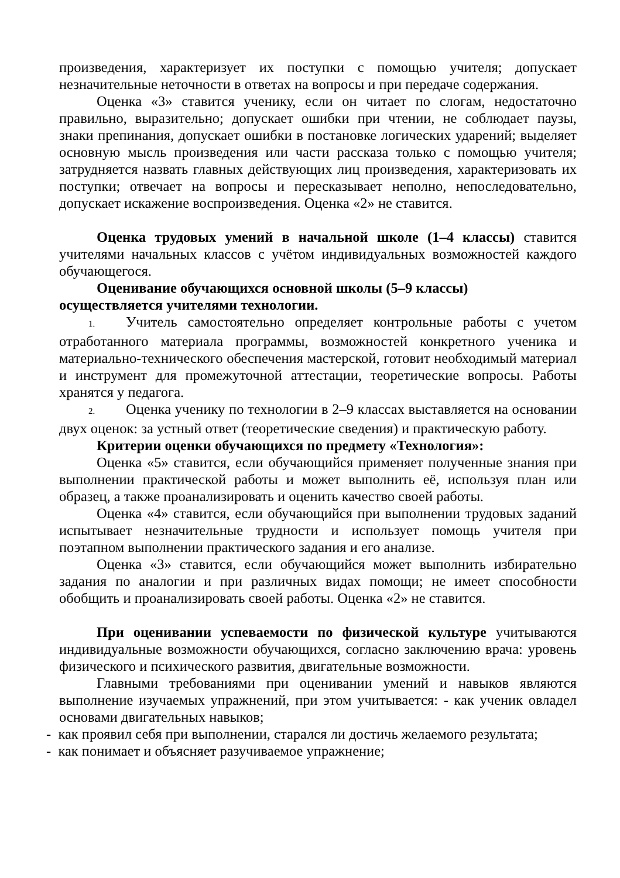произведения, характеризует их поступки с помощью учителя; допускает незначительные неточности в ответах на вопросы и при передаче содержания.
Оценка «3» ставится ученику, если он читает по слогам, недостаточно правильно, выразительно; допускает ошибки при чтении, не соблюдает паузы, знаки препинания, допускает ошибки в постановке логических ударений; выделяет основную мысль произведения или части рассказа только с помощью учителя; затрудняется назвать главных действующих лиц произведения, характеризовать их поступки; отвечает на вопросы и пересказывает неполно, непоследовательно, допускает искажение воспроизведения. Оценка «2» не ставится.
Оценка трудовых умений в начальной школе (1–4 классы) ставится учителями начальных классов с учётом индивидуальных возможностей каждого обучающегося.
Оценивание обучающихся основной школы (5–9 классы)
осуществляется учителями технологии.
1. Учитель самостоятельно определяет контрольные работы с учетом отработанного материала программы, возможностей конкретного ученика и материально-технического обеспечения мастерской, готовит необходимый материал и инструмент для промежуточной аттестации, теоретические вопросы. Работы хранятся у педагога.
2. Оценка ученику по технологии в 2–9 классах выставляется на основании двух оценок: за устный ответ (теоретические сведения) и практическую работу.
Критерии оценки обучающихся по предмету «Технология»:
Оценка «5» ставится, если обучающийся применяет полученные знания при выполнении практической работы и может выполнить её, используя план или образец, а также проанализировать и оценить качество своей работы.
Оценка «4» ставится, если обучающийся при выполнении трудовых заданий испытывает незначительные трудности и использует помощь учителя при поэтапном выполнении практического задания и его анализе.
Оценка «3» ставится, если обучающийся может выполнить избирательно задания по аналогии и при различных видах помощи; не имеет способности обобщить и проанализировать своей работы. Оценка «2» не ставится.
При оценивании успеваемости по физической культуре учитываются индивидуальные возможности обучающихся, согласно заключению врача: уровень физического и психического развития, двигательные возможности.
Главными требованиями при оценивании умений и навыков являются выполнение изучаемых упражнений, при этом учитывается: - как ученик овладел основами двигательных навыков;
- как проявил себя при выполнении, старался ли достичь желаемого результата;
- как понимает и объясняет разучиваемое упражнение;